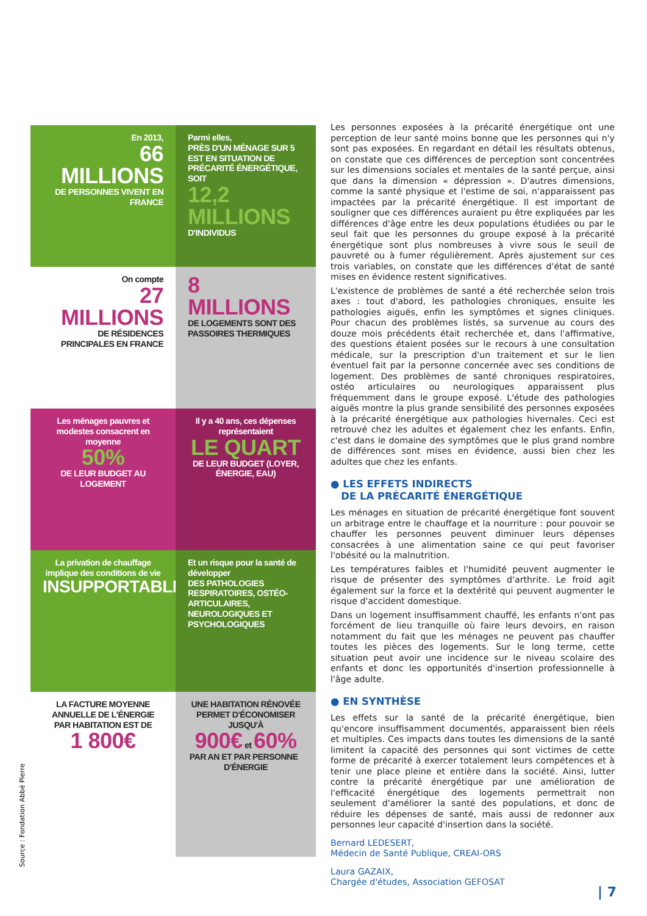En 2013,
66 MILLIONS
DE PERSONNES VIVENT EN FRANCE
Parmi elles,
PRÈS D'UN MÉNAGE SUR 5 EST EN SITUATION DE PRÉCARITÉ ÉNERGÉTIQUE, SOIT
12,2 MILLIONS
D'INDIVIDUS
On compte
27 MILLIONS
DE RÉSIDENCES PRINCIPALES EN FRANCE
8 MILLIONS
DE LOGEMENTS SONT DES PASSOIRES THERMIQUES
Les ménages pauvres et modestes consacrent en moyenne
50%
DE LEUR BUDGET AU LOGEMENT
Il y a 40 ans, ces dépenses représentaient
LE QUART
DE LEUR BUDGET (LOYER, ÉNERGIE, EAU)
La privation de chauffage implique des conditions de vie
INSUPPORTABLES
Et un risque pour la santé de développer
DES PATHOLOGIES RESPIRATOIRES, OSTÉO-ARTICULAIRES, NEUROLOGIQUES ET PSYCHOLOGIQUES
LA FACTURE MOYENNE ANNUELLE DE L'ÉNERGIE PAR HABITATION EST DE
1 800€
UNE HABITATION RÉNOVÉE PERMET D'ÉCONOMISER JUSQU'À
900€ et 60%
PAR AN ET PAR PERSONNE D'ÉNERGIE
Source : Fondation Abbé Pierre
Les personnes exposées à la précarité énergétique ont une perception de leur santé moins bonne que les personnes qui n'y sont pas exposées. En regardant en détail les résultats obtenus, on constate que ces différences de perception sont concentrées sur les dimensions sociales et mentales de la santé perçue, ainsi que dans la dimension « dépression ». D'autres dimensions, comme la santé physique et l'estime de soi, n'apparaissent pas impactées par la précarité énergétique. Il est important de souligner que ces différences auraient pu être expliquées par les différences d'âge entre les deux populations étudiées ou par le seul fait que les personnes du groupe exposé à la précarité énergétique sont plus nombreuses à vivre sous le seuil de pauvreté ou à fumer régulièrement. Après ajustement sur ces trois variables, on constate que les différences d'état de santé mises en évidence restent significatives.
L'existence de problèmes de santé a été recherchée selon trois axes : tout d'abord, les pathologies chroniques, ensuite les pathologies aiguës, enfin les symptômes et signes cliniques. Pour chacun des problèmes listés, sa survenue au cours des douze mois précédents était recherchée et, dans l'affirmative, des questions étaient posées sur le recours à une consultation médicale, sur la prescription d'un traitement et sur le lien éventuel fait par la personne concernée avec ses conditions de logement. Des problèmes de santé chroniques respiratoires, ostéo articulaires ou neurologiques apparaissent plus fréquemment dans le groupe exposé. L'étude des pathologies aiguës montre la plus grande sensibilité des personnes exposées à la précarité énergétique aux pathologies hivernales. Ceci est retrouvé chez les adultes et également chez les enfants. Enfin, c'est dans le domaine des symptômes que le plus grand nombre de différences sont mises en évidence, aussi bien chez les adultes que chez les enfants.
● LES EFFETS INDIRECTS
DE LA PRÉCARITÉ ÉNERGÉTIQUE
Les ménages en situation de précarité énergétique font souvent un arbitrage entre le chauffage et la nourriture : pour pouvoir se chauffer les personnes peuvent diminuer leurs dépenses consacrées à une alimentation saine ce qui peut favoriser l'obésité ou la malnutrition.
Les températures faibles et l'humidité peuvent augmenter le risque de présenter des symptômes d'arthrite. Le froid agit également sur la force et la dextérité qui peuvent augmenter le risque d'accident domestique.
Dans un logement insuffisamment chauffé, les enfants n'ont pas forcément de lieu tranquille où faire leurs devoirs, en raison notamment du fait que les ménages ne peuvent pas chauffer toutes les pièces des logements. Sur le long terme, cette situation peut avoir une incidence sur le niveau scolaire des enfants et donc les opportunités d'insertion professionnelle à l'âge adulte.
● EN SYNTHÈSE
Les effets sur la santé de la précarité énergétique, bien qu'encore insuffisamment documentés, apparaissent bien réels et multiples. Ces impacts dans toutes les dimensions de la santé limitent la capacité des personnes qui sont victimes de cette forme de précarité à exercer totalement leurs compétences et à tenir une place pleine et entière dans la société. Ainsi, lutter contre la précarité énergétique par une amélioration de l'efficacité énergétique des logements permettrait non seulement d'améliorer la santé des populations, et donc de réduire les dépenses de santé, mais aussi de redonner aux personnes leur capacité d'insertion dans la société.
Bernard LEDESERT,
Médecin de Santé Publique, CREAI-ORS
Laura GAZAIX,
Chargée d'études, Association GEFOSAT
| 7